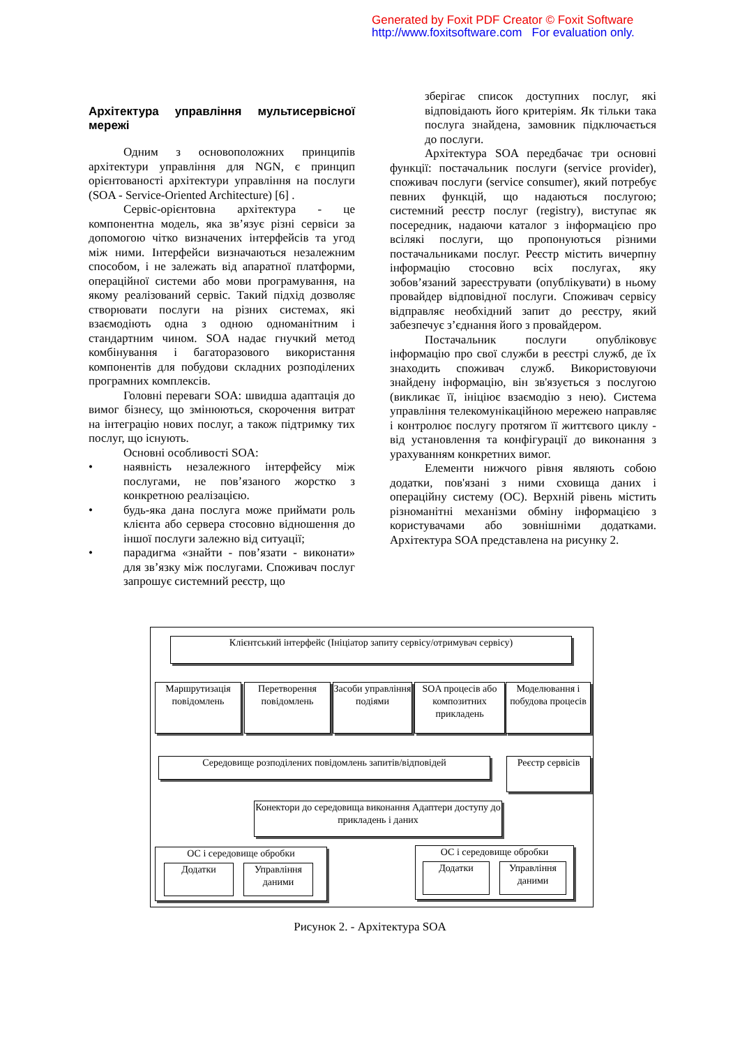Generated by Foxit PDF Creator © Foxit Software
http://www.foxitsoftware.com For evaluation only.
Архітектура управління мультисервісної мережі
Одним з основоположних принципів архітектури управління для NGN, є принцип орієнтованості архітектури управління на послуги (SOA - Service-Oriented Architecture) [6] .
Сервіс-орієнтовна архітектура - це компонентна модель, яка зв’язує різні сервіси за допомогою чітко визначених інтерфейсів та угод між ними. Інтерфейси визначаються незалежним способом, і не залежать від апаратної платформи, операційної системи або мови програмування, на якому реалізований сервіс. Такий підхід дозволяє створювати послуги на різних системах, які взаємодіють одна з одною одноманітним і стандартним чином. SOA надає гнучкий метод комбінування і багаторазового використання компонентів для побудови складних розподілених програмних комплексів.
Головні переваги SOA: швидша адаптація до вимог бізнесу, що змінюються, скорочення витрат на інтеграцію нових послуг, а також підтримку тих послуг, що існують.
Основні особливості SOA:
• наявність незалежного інтерфейсу між послугами, не пов’язаного жорстко з конкретною реалізацією.
• будь-яка дана послуга може приймати роль клієнта або сервера стосовно відношення до іншої послуги залежно від ситуації;
• парадигма «знайти - пов’язати - виконати» для зв’язку між послугами. Споживач послуг запрошує системний реєстр, що
зберігає список доступних послуг, які відповідають його критеріям. Як тільки така послуга знайдена, замовник підключається до послуги.
Архітектура SOA передбачає три основні функції: постачальник послуги (service provider), споживач послуги (service consumer), який потребує певних функцій, що надаються послугою; системний реєстр послуг (registry), виступає як посередник, надаючи каталог з інформацією про всілякі послуги, що пропонуються різними постачальниками послуг. Реєстр містить вичерпну інформацію стосовно всіх послугах, яку зобов’язаний зареєструвати (опублікувати) в ньому провайдер відповідної послуги. Споживач сервісу відправляє необхідний запит до реєстру, який забезпечує з’єднання його з провайдером.
Постачальник послуги опубліковує інформацію про свої служби в реєстрі служб, де їх знаходить споживач служб. Використовуючи знайдену інформацію, він зв'язується з послугою (викликає її, ініціює взаємодію з нею). Система управління телекомунікаційною мережею направляє і контролює послугу протягом її життєвого циклу - від установлення та конфігурації до виконання з урахуванням конкретних вимог.
Елементи нижчого рівня являють собою додатки, пов'язані з ними сховища даних і операційну систему (ОС). Верхній рівень містить різноманітні механізми обміну інформацією з користувачами або зовнішніми додатками. Архітектура SOA представлена на рисунку 2.
Клієнтський інтерфейс (Ініціатор запиту сервісу/отримувач сервісу)
Маршрутизація повідомлень
Перетворення повідомлень
Засоби управління подіями
SOA процесів або композитних прикладень
Моделювання і побудова процесів
Середовище розподілених повідомлень запитів/відповідей
Реєстр сервісів
Конектори до середовища виконання Адаптери доступу до прикладень і даних
ОС і середовище обробки
Додатки Управління даними
ОС і середовище обробки
Додатки Управління даними
Рисунок 2. - Архітектура SOA